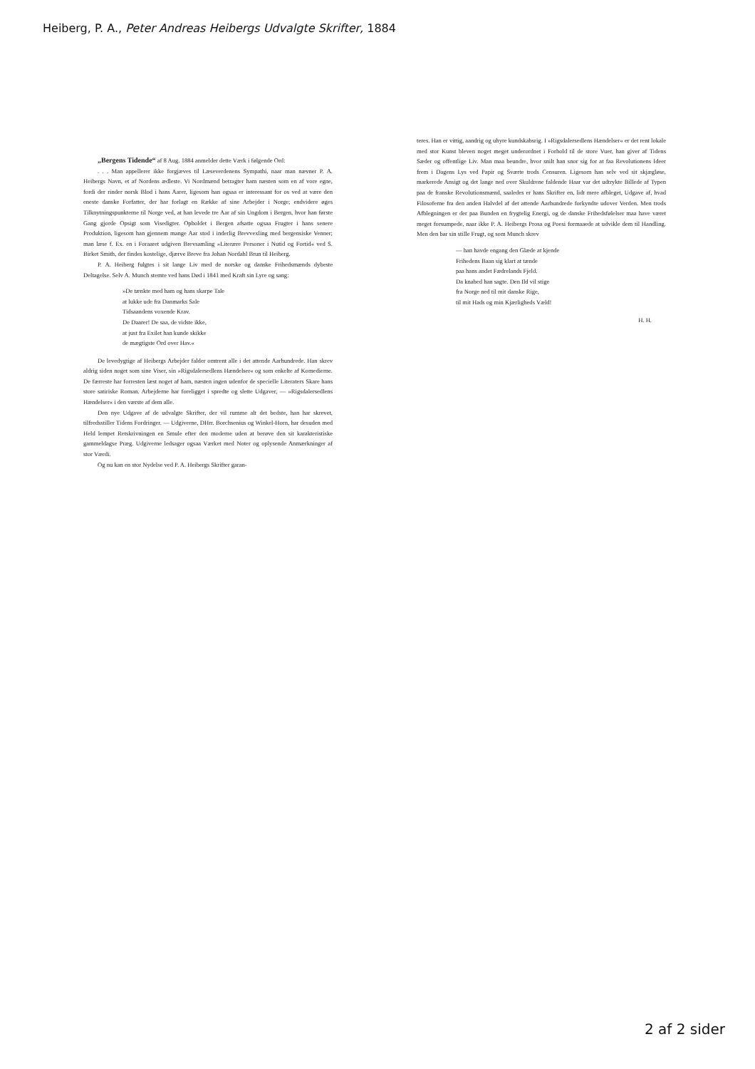Heiberg, P. A., Peter Andreas Heibergs Udvalgte Skrifter, 1884
„Bergens Tidende“ af 8 Aug. 1884 anmelder dette Værk i følgende Ord:
. . . Man appellerer ikke forgjæves til Læseverdenens Sympathi, naar man nævner P. A. Heibergs Navn, et af Nordens ædleste. Vi Nordmænd betragter ham næsten som en af vore egne, fordi der rinder norsk Blod i hans Aarer, ligesom han ogsaa er interessant for os ved at være den eneste danske Forfatter, der har forlagt en Række af sine Arbejder i Norge; endvidere øges Tilknytningspunkterne til Norge ved, at han levede tre Aar af sin Ungdom i Bergen, hvor han første Gang gjorde Opsigt som Visedigter. Opholdet i Bergen afsatte ogsaa Frugter i hans senere Produktion, ligesom han gjennem mange Aar stod i inderlig Brevvexling med bergensiske Venner; man læse f. Ex. en i Foraaret udgiven Brevsamling »Literære Personer i Nutid og Fortid« ved S. Birket Smith, der findes kostelige, djærve Breve fra Johan Nordahl Brun til Heiberg.
P. A. Heiberg fulgtes i sit lange Liv med de norske og danske Frihedsmænds dybeste Deltagelse. Selv A. Munch stemte ved hans Død i 1841 med Kraft sin Lyre og sang:
»De tænkte med ham og hans skarpe Tale
at lukke ude fra Danmarks Sale
Tidsaandens voxende Krav.
De Daarer! De saa, de vidste ikke,
at just fra Exilet han kunde skikke
de mægtigste Ord over Hav.«
De levedygtige af Heibergs Arbejder falder omtrent alle i det attende Aarhundrede. Han skrev aldrig siden noget som sine Viser, sin »Rigsdalersedlens Hændelser« og som enkelte af Komedierne. De færreste har forresten læst noget af ham, næsten ingen udenfor de specielle Literaters Skare hans store satiriske Roman. Arbejderne har foreligget i spredte og slette Udgaver, — »Rigsdalersedlens Hændelser« i den værste af dem alle.
Den nye Udgave af de udvalgte Skrifter, der vil rumme alt det bedste, han har skrevet, tilfredsstiller Tidens Fordringer. — Udgiverne, DHrr. Borchsenius og Winkel-Horn, har desuden med Held lempet Retskrivningen en Smule efter den moderne uden at berøve den sit karakteristiske gammeldagse Præg. Udgiverne ledsager ogsaa Værket med Noter og oplysende Anmærkninger af stor Værdi.
Og nu kan en stor Nydelse ved P. A. Heibergs Skrifter garan-
teres. Han er vittig, aandrig og uhyre kundskabsrig. I »Rigsdalersedlens Hændelser« er det rent lokale med stor Kunst bleven noget meget underordnet i Forhold til de store Vuer, han giver af Tidens Sæder og offentlige Liv. Man maa beundre, hvor snilt han snor sig for at faa Revolutionens Ideer frem i Dagens Lys ved Papir og Sværte trods Censuren. Ligesom han selv ved sit skjægløse, markerede Ansigt og det lange ned over Skuldrene faldende Haar var det udtrykte Billede af Typen paa de franske Revolutionsmænd, saaledes er hans Skrifter en, lidt mere afbleget, Udgave af, hvad Filosoferne fra den anden Halvdel af det attende Aarhundrede forkyndte udover Verden. Men trods Afblegningen er der paa Bunden en frygtelig Energi, og de danske Frihedsfølelser maa have været meget forsumpede, naar ikke P. A. Heibergs Prosa og Poesi formaaede at udvikle dem til Handling. Men den bar sin stille Frugt, og som Munch skrev
— han havde engang den Glæde at kjende
Frihedens Baan sig klart at tænde
paa hans andet Fædrelands Fjeld.
Da knabed han sagte. Den Ild vil stige
fra Norge ned til mit danske Rige,
til mit Hads og min Kjærligheds Væld!
H. H.
2 af 2 sider